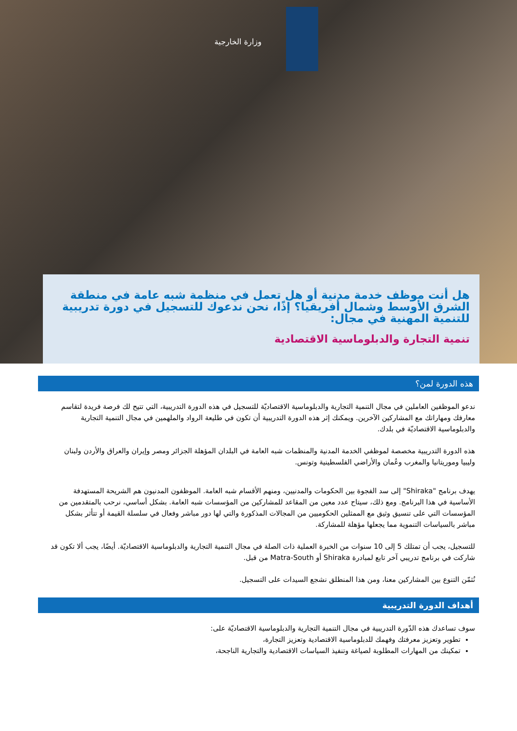وزارة الخارجية
هل أنت موظف خدمة مدنية أو هل تعمل في منظمة شبه عامة في منطقة الشرق الأوسط وشمال أفريقيا؟ إذًا، نحن ندعوك للتسجيل في دورة تدريبية للتنمية المهنية في مجال:
تنمية التجارة والدبلوماسية الاقتصادية
هذه الدورة لمن؟
ندعو الموظفين العاملين في مجال التنمية التجارية والدبلوماسية الاقتصاديّة للتسجيل في هذه الدورة التدريبية، التي تتيح لك فرصة فريدة لتقاسم معارفك ومهاراتك مع المشاركين الآخرين. ويمكنك إثر هذه الدورة التدريبية أن تكون في طليعة الرواد والملهمين في مجال التنمية التجارية والدبلوماسية الاقتصاديّة في بلدك.
هذه الدورة التدريبية مخصصة لموظفي الخدمة المدنية والمنظمات شبه العامة في البلدان المؤهلة الجزائر ومصر وإيران والعراق والأردن ولبنان وليبيا وموريتانيا والمغرب وعُمان والأراضي الفلسطينية وتونس.
يهدف برنامج "Shiraka" إلى سد الفجوة بين الحكومات والمدنيين، ومنهم الأقسام شبه العامة. الموظفون المدنيون هم الشريحة المستهدفة الأساسية في هذا البرنامج. ومع ذلك، سيتاح عدد معين من المقاعد للمشاركين من المؤسسات شبه العامة. بشكل أساسي، نرحب بالمتقدمين من المؤسسات التي على تنسيق وثيق مع الممثلين الحكوميين من المجالات المذكورة والتي لها دور مباشر وفعال في سلسلة القيمة أو تتأثر بشكل مباشر بالسياسات التنموية مما يجعلها مؤهلة للمشاركة.
للتسجيل، يجب أن تمتلك 5 إلى 10 سنوات من الخبرة العملية ذات الصلة في مجال التنمية التجارية والدبلوماسية الاقتصاديّة. أيضًا، يجب ألا تكون قد شاركت في برنامج تدريبي آخر تابع لمبادرة Shiraka أو Matra-South من قبل.
نُثمّن التنوع بين المشاركين معنا، ومن هذا المنطلق نشجع السيدات على التسجيل.
أهداف الدورة التدريبية
سوف تساعدك هذه الدّورة التدريبية في مجال التنمية التجارية والدبلوماسية الاقتصاديّة على:
تطوير وتعزيز معرفتك وفهمك للدبلوماسية الاقتصادية وتعزيز التجارة،
تمكينك من المهارات المطلوبة لصياغة وتنفيذ السياسات الاقتصادية والتجارية الناجحة،